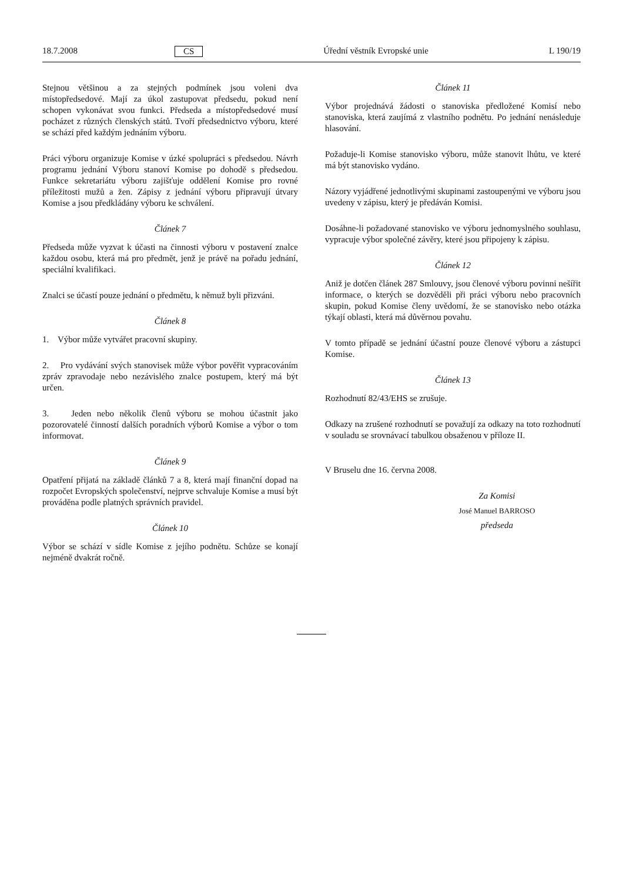18.7.2008 CS Úřední věstník Evropské unie L 190/19
Stejnou většinou a za stejných podmínek jsou voleni dva místopředsedové. Mají za úkol zastupovat předsedu, pokud není schopen vykonávat svou funkci. Předseda a místopředsedové musí pocházet z různých členských států. Tvoří předsednictvo výboru, které se schází před každým jednáním výboru.
Práci výboru organizuje Komise v úzké spolupráci s předsedou. Návrh programu jednání Výboru stanoví Komise po dohodě s předsedou. Funkce sekretariátu výboru zajišťuje oddělení Komise pro rovné příležitosti mužů a žen. Zápisy z jednání výboru připravují útvary Komise a jsou předkládány výboru ke schválení.
Článek 7
Předseda může vyzvat k účasti na činnosti výboru v postavení znalce každou osobu, která má pro předmět, jenž je právě na pořadu jednání, speciální kvalifikaci.
Znalci se účastí pouze jednání o předmětu, k němuž byli přizváni.
Článek 8
1. Výbor může vytvářet pracovní skupiny.
2. Pro vydávání svých stanovisek může výbor pověřit vypracováním zpráv zpravodaje nebo nezávislého znalce postupem, který má být určen.
3. Jeden nebo několik členů výboru se mohou účastnit jako pozorovatelé činností dalších poradních výborů Komise a výbor o tom informovat.
Článek 9
Opatření přijatá na základě článků 7 a 8, která mají finanční dopad na rozpočet Evropských společenství, nejprve schvaluje Komise a musí být prováděna podle platných správních pravidel.
Článek 10
Výbor se schází v sídle Komise z jejího podnětu. Schůze se konají nejméně dvakrát ročně.
Článek 11
Výbor projednává žádosti o stanoviska předložené Komisí nebo stanoviska, která zaujímá z vlastního podnětu. Po jednání nenásleduje hlasování.
Požaduje-li Komise stanovisko výboru, může stanovit lhůtu, ve které má být stanovisko vydáno.
Názory vyjádřené jednotlivými skupinami zastoupenými ve výboru jsou uvedeny v zápisu, který je předáván Komisi.
Dosáhne-li požadované stanovisko ve výboru jednomyslného souhlasu, vypracuje výbor společné závěry, které jsou připojeny k zápisu.
Článek 12
Aniž je dotčen článek 287 Smlouvy, jsou členové výboru povinni nešířit informace, o kterých se dozvěděli při práci výboru nebo pracovních skupin, pokud Komise členy uvědomí, že se stanovisko nebo otázka týkají oblasti, která má důvěrnou povahu.
V tomto případě se jednání účastní pouze členové výboru a zástupci Komise.
Článek 13
Rozhodnutí 82/43/EHS se zrušuje.
Odkazy na zrušené rozhodnutí se považují za odkazy na toto rozhodnutí v souladu se srovnávací tabulkou obsaženou v příloze II.
V Bruselu dne 16. června 2008.
Za Komisi
José Manuel BARROSO
předseda